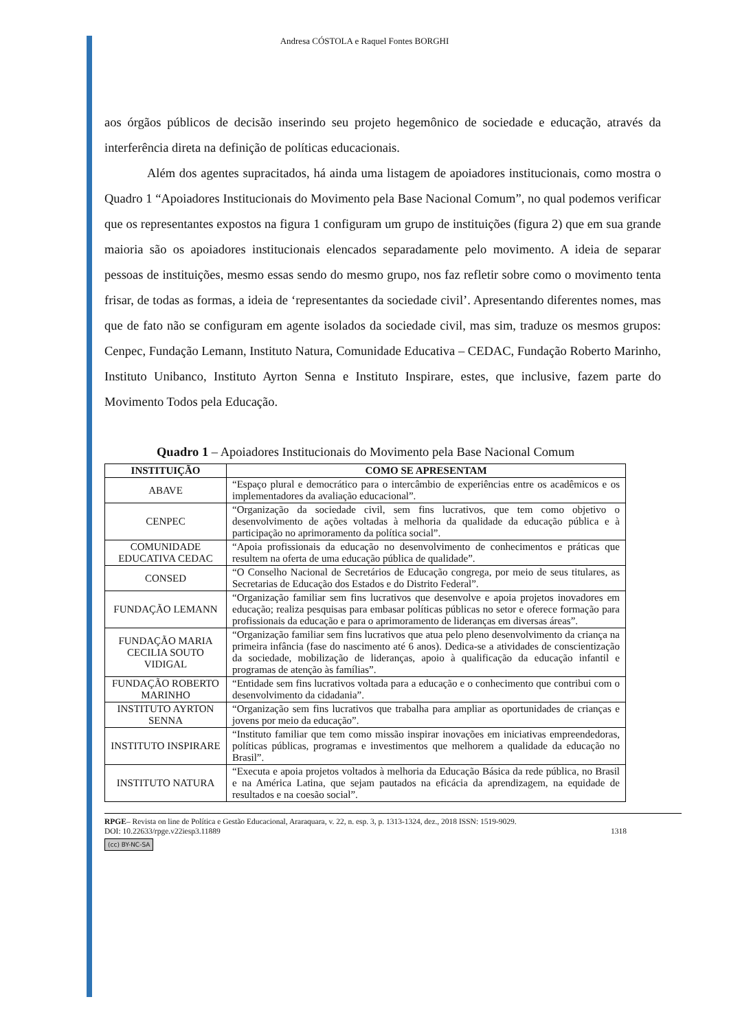Andresa CÓSTOLA e Raquel Fontes BORGHI
aos órgãos públicos de decisão inserindo seu projeto hegemônico de sociedade e educação, através da interferência direta na definição de políticas educacionais.
Além dos agentes supracitados, há ainda uma listagem de apoiadores institucionais, como mostra o Quadro 1 “Apoiadores Institucionais do Movimento pela Base Nacional Comum”, no qual podemos verificar que os representantes expostos na figura 1 configuram um grupo de instituições (figura 2) que em sua grande maioria são os apoiadores institucionais elencados separadamente pelo movimento. A ideia de separar pessoas de instituições, mesmo essas sendo do mesmo grupo, nos faz refletir sobre como o movimento tenta frisar, de todas as formas, a ideia de ‘representantes da sociedade civil’. Apresentando diferentes nomes, mas que de fato não se configuram em agente isolados da sociedade civil, mas sim, traduze os mesmos grupos: Cenpec, Fundação Lemann, Instituto Natura, Comunidade Educativa – CEDAC, Fundação Roberto Marinho, Instituto Unibanco, Instituto Ayrton Senna e Instituto Inspirare, estes, que inclusive, fazem parte do Movimento Todos pela Educação.
Quadro 1 – Apoiadores Institucionais do Movimento pela Base Nacional Comum
| INSTITUIÇÃO | COMO SE APRESENTAM |
| --- | --- |
| ABAVE | “Espaço plural e democrático para o intercâmbio de experiências entre os acadêmicos e os implementadores da avaliação educacional”. |
| CENPEC | “Organização da sociedade civil, sem fins lucrativos, que tem como objetivo o desenvolvimento de ações voltadas à melhoria da qualidade da educação pública e à participação no aprimoramento da política social”. |
| COMUNIDADE EDUCATIVA CEDAC | “Apoia profissionais da educação no desenvolvimento de conhecimentos e práticas que resultem na oferta de uma educação pública de qualidade”. |
| CONSED | “O Conselho Nacional de Secretários de Educação congrega, por meio de seus titulares, as Secretarias de Educação dos Estados e do Distrito Federal”. |
| FUNDAÇÃO LEMANN | “Organização familiar sem fins lucrativos que desenvolve e apoia projetos inovadores em educação; realiza pesquisas para embasar políticas públicas no setor e oferece formação para profissionais da educação e para o aprimoramento de lideranças em diversas áreas”. |
| FUNDAÇÃO MARIA CECILIA SOUTO VIDIGAL | “Organização familiar sem fins lucrativos que atua pelo pleno desenvolvimento da criança na primeira infância (fase do nascimento até 6 anos). Dedica-se a atividades de conscientização da sociedade, mobilização de lideranças, apoio à qualificação da educação infantil e programas de atenção às famílias”. |
| FUNDAÇÃO ROBERTO MARINHO | “Entidade sem fins lucrativos voltada para a educação e o conhecimento que contribui com o desenvolvimento da cidadania”. |
| INSTITUTO AYRTON SENNA | “Organização sem fins lucrativos que trabalha para ampliar as oportunidades de crianças e jovens por meio da educação”. |
| INSTITUTO INSPIRARE | “Instituto familiar que tem como missão inspirar inovações em iniciativas empreendedoras, políticas públicas, programas e investimentos que melhorem a qualidade da educação no Brasil”. |
| INSTITUTO NATURA | “Executa e apoia projetos voltados à melhoria da Educação Básica da rede pública, no Brasil e na América Latina, que sejam pautados na eficácia da aprendizagem, na equidade de resultados e na coesão social”. |
RPGE– Revista on line de Política e Gestão Educacional, Araraquara, v. 22, n. esp. 3, p. 1313-1324, dez., 2018 ISSN: 1519-9029.
DOI: 10.22633/rpge.v22iesp3.11889 1318
(cc) BY-NC-SA